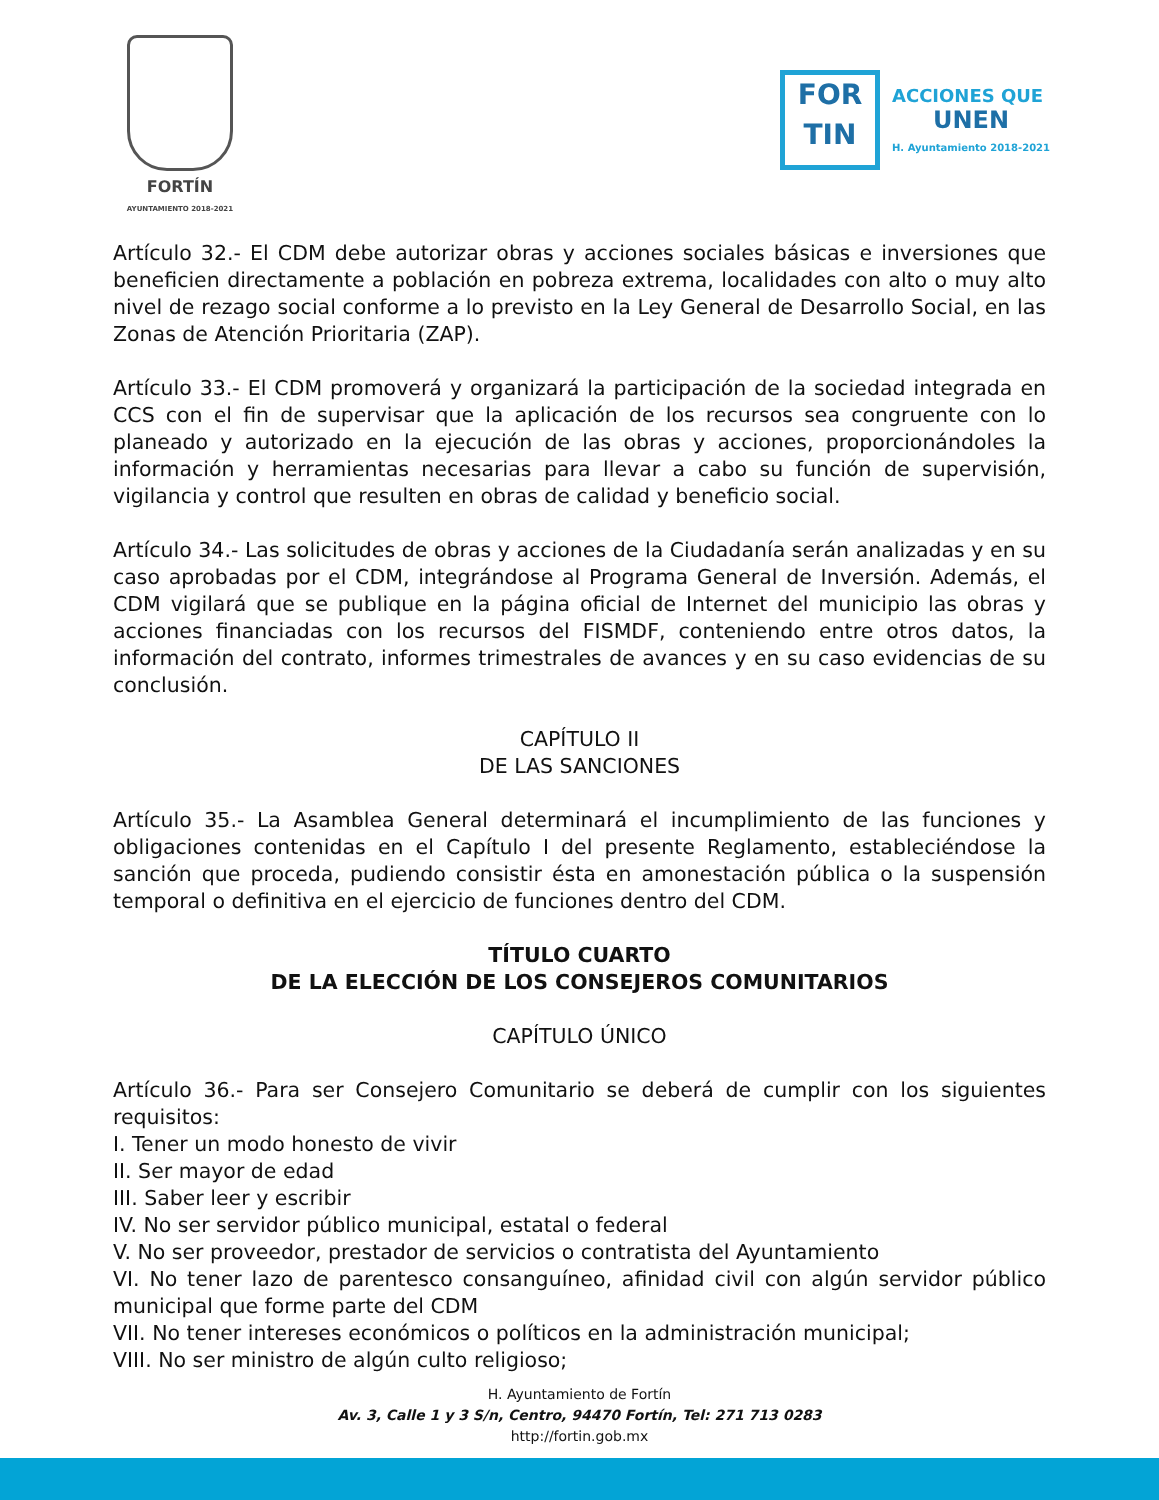FORTÍN
AYUNTAMIENTO 2018-2021
FOR
TIN
ACCIONES QUE
UNEN
H. Ayuntamiento 2018-2021
Artículo 32.- El CDM debe autorizar obras y acciones sociales básicas e inversiones que beneficien directamente a población en pobreza extrema, localidades con alto o muy alto nivel de rezago social conforme a lo previsto en la Ley General de Desarrollo Social, en las Zonas de Atención Prioritaria (ZAP).
Artículo 33.- El CDM promoverá y organizará la participación de la sociedad integrada en CCS con el fin de supervisar que la aplicación de los recursos sea congruente con lo planeado y autorizado en la ejecución de las obras y acciones, proporcionándoles la información y herramientas necesarias para llevar a cabo su función de supervisión, vigilancia y control que resulten en obras de calidad y beneficio social.
Artículo 34.- Las solicitudes de obras y acciones de la Ciudadanía serán analizadas y en su caso aprobadas por el CDM, integrándose al Programa General de Inversión. Además, el CDM vigilará que se publique en la página oficial de Internet del municipio las obras y acciones financiadas con los recursos del FISMDF, conteniendo entre otros datos, la información del contrato, informes trimestrales de avances y en su caso evidencias de su conclusión.
CAPÍTULO II
DE LAS SANCIONES
Artículo 35.- La Asamblea General determinará el incumplimiento de las funciones y obligaciones contenidas en el Capítulo I del presente Reglamento, estableciéndose la sanción que proceda, pudiendo consistir ésta en amonestación pública o la suspensión temporal o definitiva en el ejercicio de funciones dentro del CDM.
TÍTULO CUARTO
DE LA ELECCIÓN DE LOS CONSEJEROS COMUNITARIOS
CAPÍTULO ÚNICO
Artículo 36.- Para ser Consejero Comunitario se deberá de cumplir con los siguientes requisitos:
I. Tener un modo honesto de vivir
II. Ser mayor de edad
III. Saber leer y escribir
IV. No ser servidor público municipal, estatal o federal
V. No ser proveedor, prestador de servicios o contratista del Ayuntamiento
VI. No tener lazo de parentesco consanguíneo, afinidad civil con algún servidor público municipal que forme parte del CDM
VII. No tener intereses económicos o políticos en la administración municipal;
VIII. No ser ministro de algún culto religioso;
H. Ayuntamiento de Fortín
Av. 3, Calle 1 y 3 S/n, Centro, 94470 Fortín, Tel: 271 713 0283
http://fortin.gob.mx